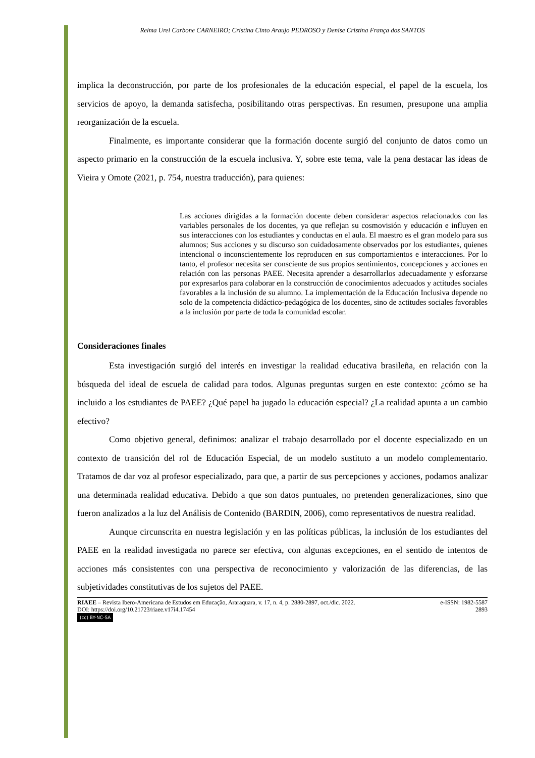Relma Urel Carbone CARNEIRO; Cristina Cinto Araujo PEDROSO y Denise Cristina França dos SANTOS
implica la deconstrucción, por parte de los profesionales de la educación especial, el papel de la escuela, los servicios de apoyo, la demanda satisfecha, posibilitando otras perspectivas. En resumen, presupone una amplia reorganización de la escuela.
Finalmente, es importante considerar que la formación docente surgió del conjunto de datos como un aspecto primario en la construcción de la escuela inclusiva. Y, sobre este tema, vale la pena destacar las ideas de Vieira y Omote (2021, p. 754, nuestra traducción), para quienes:
Las acciones dirigidas a la formación docente deben considerar aspectos relacionados con las variables personales de los docentes, ya que reflejan su cosmovisión y educación e influyen en sus interacciones con los estudiantes y conductas en el aula. El maestro es el gran modelo para sus alumnos; Sus acciones y su discurso son cuidadosamente observados por los estudiantes, quienes intencional o inconscientemente los reproducen en sus comportamientos e interacciones. Por lo tanto, el profesor necesita ser consciente de sus propios sentimientos, concepciones y acciones en relación con las personas PAEE. Necesita aprender a desarrollarlos adecuadamente y esforzarse por expresarlos para colaborar en la construcción de conocimientos adecuados y actitudes sociales favorables a la inclusión de su alumno. La implementación de la Educación Inclusiva depende no solo de la competencia didáctico-pedagógica de los docentes, sino de actitudes sociales favorables a la inclusión por parte de toda la comunidad escolar.
Consideraciones finales
Esta investigación surgió del interés en investigar la realidad educativa brasileña, en relación con la búsqueda del ideal de escuela de calidad para todos. Algunas preguntas surgen en este contexto: ¿cómo se ha incluido a los estudiantes de PAEE? ¿Qué papel ha jugado la educación especial? ¿La realidad apunta a un cambio efectivo?
Como objetivo general, definimos: analizar el trabajo desarrollado por el docente especializado en un contexto de transición del rol de Educación Especial, de un modelo sustituto a un modelo complementario. Tratamos de dar voz al profesor especializado, para que, a partir de sus percepciones y acciones, podamos analizar una determinada realidad educativa. Debido a que son datos puntuales, no pretenden generalizaciones, sino que fueron analizados a la luz del Análisis de Contenido (BARDIN, 2006), como representativos de nuestra realidad.
Aunque circunscrita en nuestra legislación y en las políticas públicas, la inclusión de los estudiantes del PAEE en la realidad investigada no parece ser efectiva, con algunas excepciones, en el sentido de intentos de acciones más consistentes con una perspectiva de reconocimiento y valorización de las diferencias, de las subjetividades constitutivas de los sujetos del PAEE.
RIAEE – Revista Ibero-Americana de Estudos em Educação, Araraquara, v. 17, n. 4, p. 2880-2897, oct./dic. 2022. e-ISSN: 1982-5587
DOI: https://doi.org/10.21723/riaee.v17i4.17454 2893
(cc) BY-NC-SA